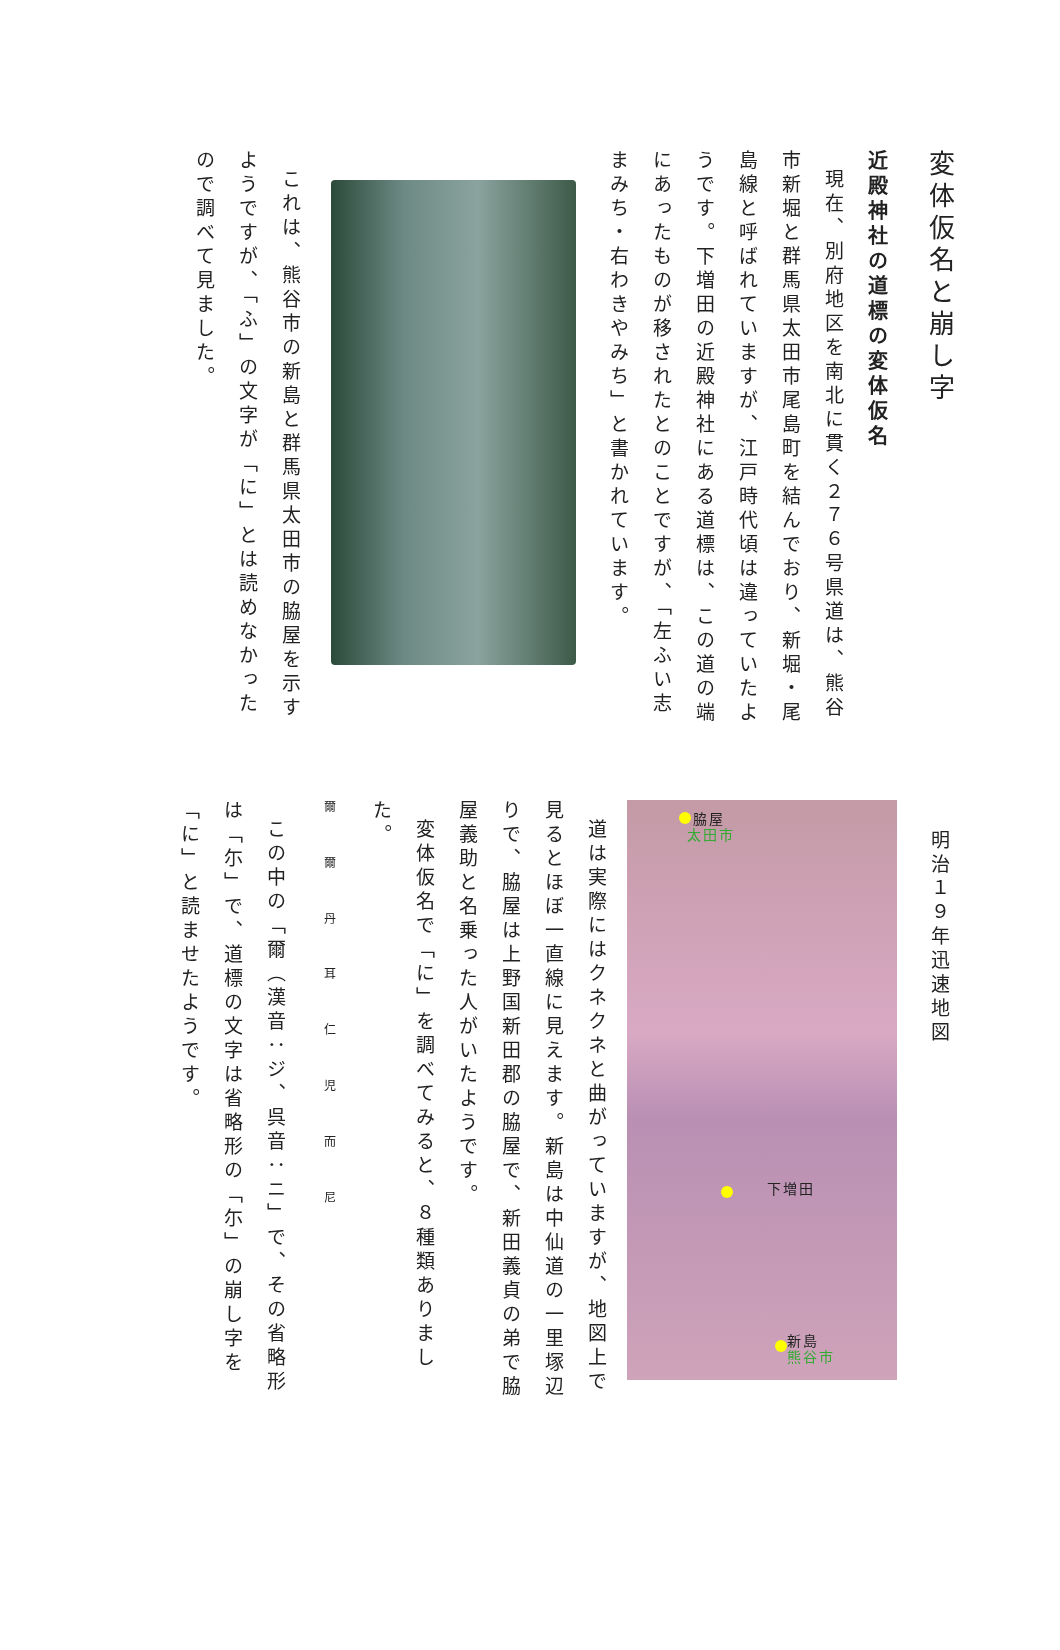変体仮名と崩し字
近殿神社の道標の変体仮名
現在、別府地区を南北に貫く２７６号県道は、熊谷市新堀と群馬県太田市尾島町を結んでおり、新堀・尾島線と呼ばれていますが、江戸時代頃は違っていたようです。下増田の近殿神社にある道標は、この道の端にあったものが移されたとのことですが、「左ふい志まみち・右わきやみち」と書かれています。
これは、熊谷市の新島と群馬県太田市の脇屋を示すようですが、「ふ」の文字が「に」とは読めなかったので調べて見ました。
明治１９年迅速地図
脇屋
太田市
下増田
新島
熊谷市
道は実際にはクネクネと曲がっていますが、地図上で見るとほぼ一直線に見えます。新島は中仙道の一里塚辺りで、脇屋は上野国新田郡の脇屋で、新田義貞の弟で脇屋義助と名乗った人がいたようです。
変体仮名で「に」を調べてみると、８種類ありました。
爾 爾 丹 耳 仁 児 而 尼
この中の「爾（漢音：ジ、呉音：ニ」で、その省略形は「尓」で、道標の文字は省略形の「尓」の崩し字を「に」と読ませたようです。